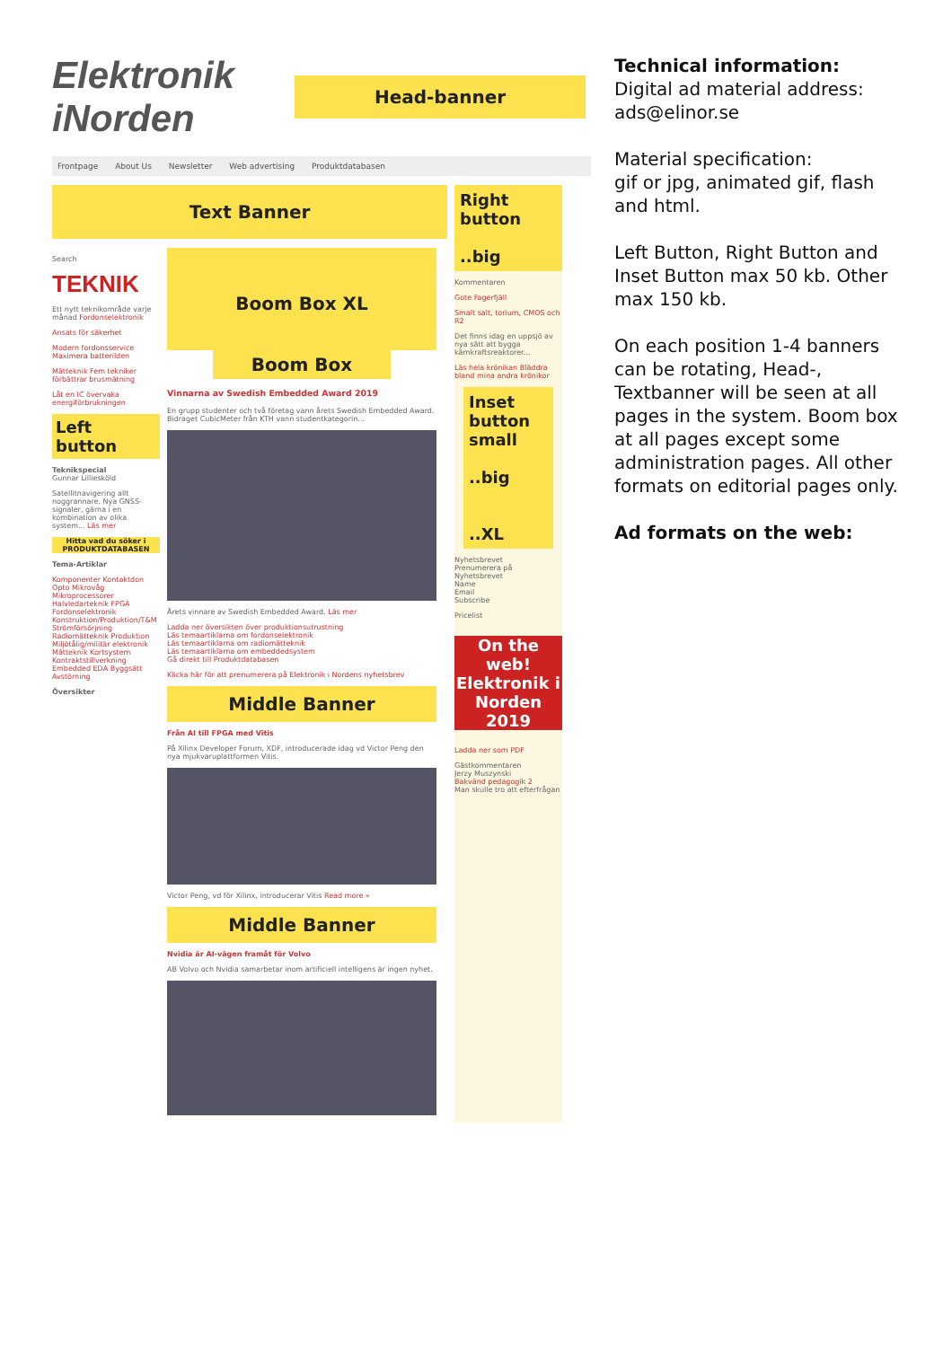Elektronik
iNorden
Head-banner
Frontpage About Us Newsletter Web advertising Produktdatabasen
Text Banner
Search
TEKNIK
Ett nytt teknikområde varje månad Fordonselektronik
Ansats för säkerhet
Modern fordonsservice Maximera batterilden
Mätteknik Fem tekniker förbättrar brusmätning
Låt en IC övervaka energiförbrukningen
Left
button
Teknikspecial
Gunnar Lilliesköld
Satellitnavigering allt noggrannare. Nya GNSS-signaler, gärna i en kombination av olika system... Läs mer
Hitta vad du söker i PRODUKTDATABASEN
Tema-Artiklar
Komponenter Kontaktdon Opto Mikrovåg Mikroprocessorer Halvledarteknik FPGA Fordonselektronik Konstruktion/Produktion/T&M Strömförsörjning Radiomätteknik Produktion Miljötålig/militär elektronik Mätteknik Kortsystem Kontraktstillverkning Embedded EDA Byggsätt Avstörning
Översikter
Boom Box XL
Boom Box
Vinnarna av Swedish Embedded Award 2019
En grupp studenter och två företag vann årets Swedish Embedded Award. Bidraget CubicMeter från KTH vann studentkategorin...
Årets vinnare av Swedish Embedded Award. Läs mer
Ladda ner översikten över produktionsutrustning
Läs temaartiklarna om fordonselektronik
Läs temaartiklarna om radiomätteknik
Läs temaartiklarna om embeddedsystem
Gå direkt till Produktdatabasen
Klicka här för att prenumerera på Elektronik i Nordens nyhetsbrev
Middle Banner
Från AI till FPGA med Vitis
På Xilinx Developer Forum, XDF, introducerade idag vd Victor Peng den nya mjukvaruplattformen Vitis.
Victor Peng, vd för Xilinx, introducerar Vitis Read more »
Middle Banner
Nvidia är AI-vägen framåt för Volvo
AB Volvo och Nvidia samarbetar inom artificiell intelligens är ingen nyhet.
Right
button
..big
Kommentaren
Gote Fagerfjäll
Smalt salt, torium, CMOS och R2
Det finns idag en uppsjö av nya sätt att bygga kärnkraftsreaktorer...
Läs hela krönikan Bläddra bland mina andra krönikor
Inset button small
..big
..XL
Nyhetsbrevet
Prenumerera på Nyhetsbrevet
Name
Email
Subscribe
Pricelist
On the web! Elektronik i Norden 2019
Ladda ner som PDF
Gästkommentaren
Jerzy Muszynski
Bakvänd pedagogik 2
Man skulle tro att efterfrågan
Technical information:
Digital ad material address: ads@elinor.se
Material specification:
gif or jpg, animated gif, flash and html.
Left Button, Right Button and Inset Button max 50 kb. Other max 150 kb.
On each position 1-4 banners can be rotating, Head-, Textbanner will be seen at all pages in the system. Boom box at all pages except some administration pages. All other formats on editorial pages only.
Ad formats on the web: